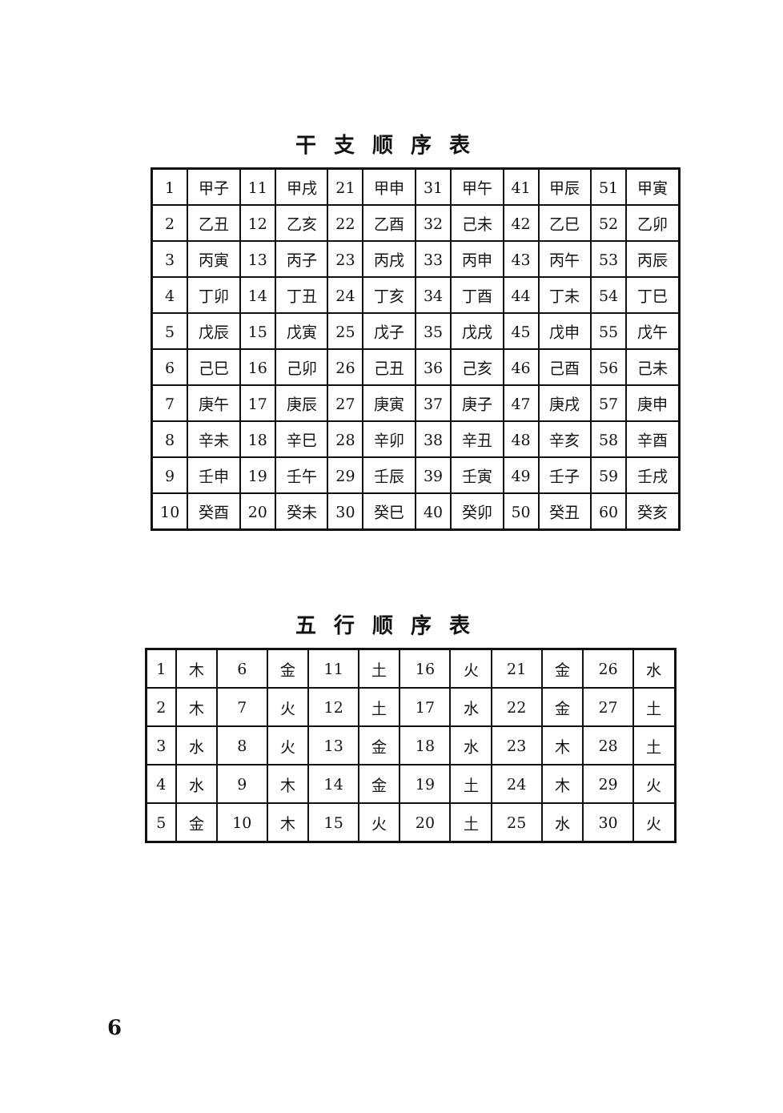干支顺序表
| 1 | 甲子 | 11 | 甲戌 | 21 | 甲申 | 31 | 甲午 | 41 | 甲辰 | 51 | 甲寅 |
| 2 | 乙丑 | 12 | 乙亥 | 22 | 乙酉 | 32 | 己未 | 42 | 乙巳 | 52 | 乙卯 |
| 3 | 丙寅 | 13 | 丙子 | 23 | 丙戌 | 33 | 丙申 | 43 | 丙午 | 53 | 丙辰 |
| 4 | 丁卯 | 14 | 丁丑 | 24 | 丁亥 | 34 | 丁酉 | 44 | 丁未 | 54 | 丁巳 |
| 5 | 戊辰 | 15 | 戊寅 | 25 | 戊子 | 35 | 戊戌 | 45 | 戊申 | 55 | 戊午 |
| 6 | 己巳 | 16 | 己卯 | 26 | 己丑 | 36 | 己亥 | 46 | 己酉 | 56 | 己未 |
| 7 | 庚午 | 17 | 庚辰 | 27 | 庚寅 | 37 | 庚子 | 47 | 庚戌 | 57 | 庚申 |
| 8 | 辛未 | 18 | 辛巳 | 28 | 辛卯 | 38 | 辛丑 | 48 | 辛亥 | 58 | 辛酉 |
| 9 | 壬申 | 19 | 壬午 | 29 | 壬辰 | 39 | 壬寅 | 49 | 壬子 | 59 | 壬戌 |
| 10 | 癸酉 | 20 | 癸未 | 30 | 癸巳 | 40 | 癸卯 | 50 | 癸丑 | 60 | 癸亥 |
五行顺序表
| 1 | 木 | 6 | 金 | 11 | 土 | 16 | 火 | 21 | 金 | 26 | 水 |
| 2 | 木 | 7 | 火 | 12 | 土 | 17 | 水 | 22 | 金 | 27 | 土 |
| 3 | 水 | 8 | 火 | 13 | 金 | 18 | 水 | 23 | 木 | 28 | 土 |
| 4 | 水 | 9 | 木 | 14 | 金 | 19 | 土 | 24 | 木 | 29 | 火 |
| 5 | 金 | 10 | 木 | 15 | 火 | 20 | 土 | 25 | 水 | 30 | 火 |
6